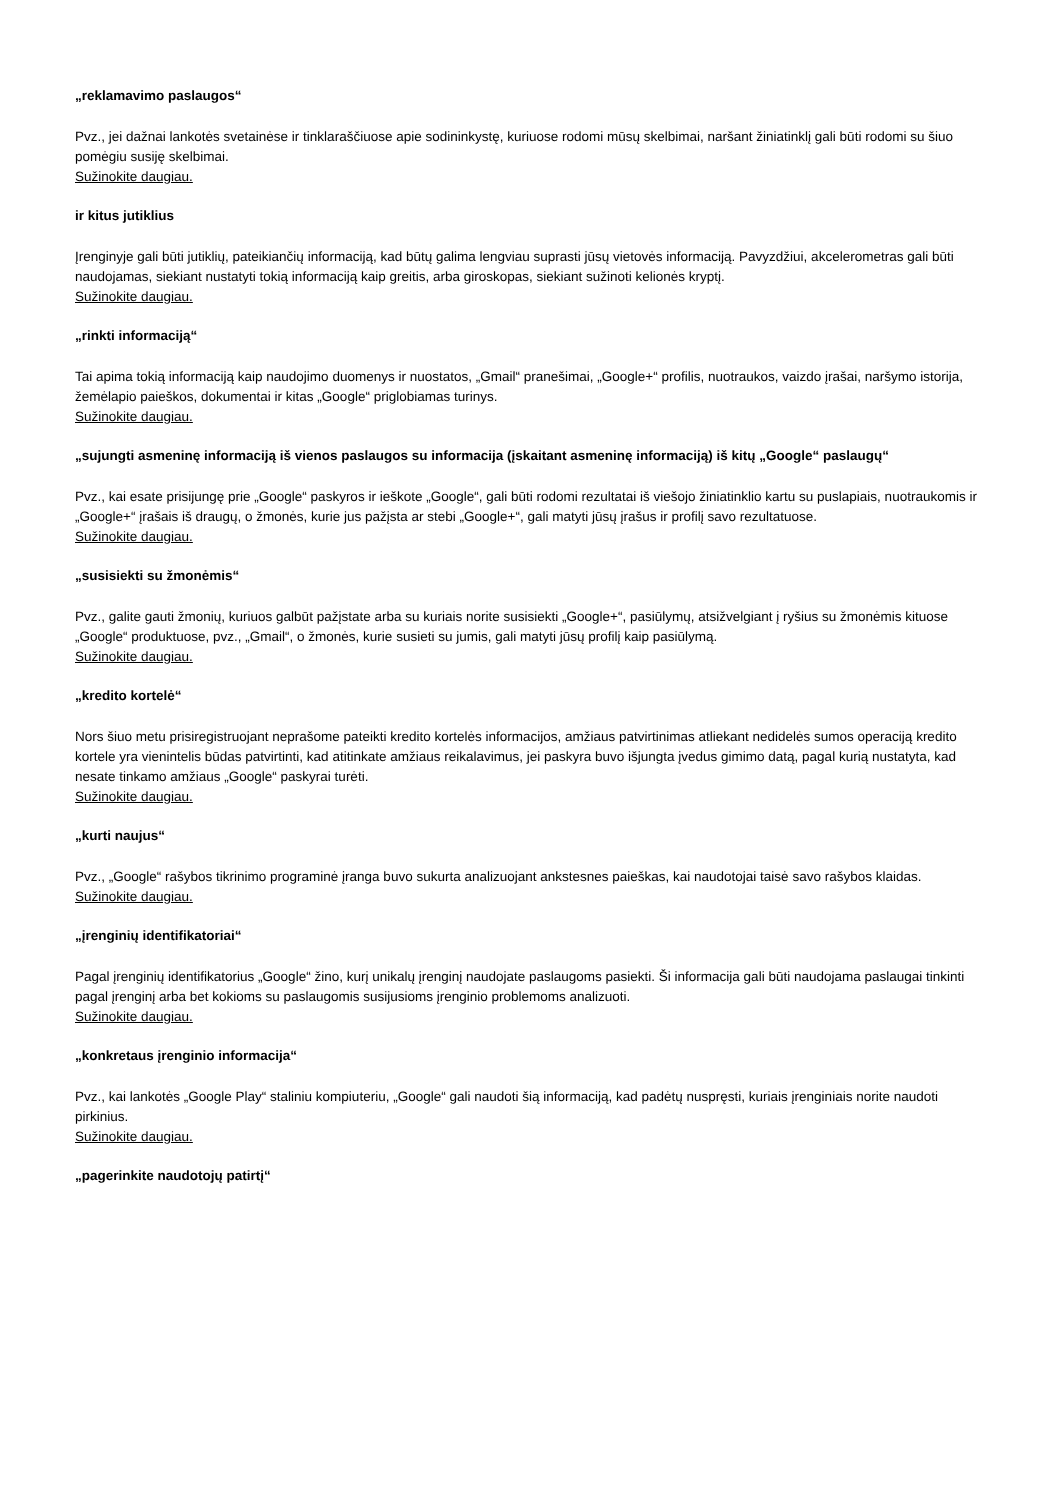„reklamavimo paslaugos“
Pvz., jei dažnai lankotės svetainėse ir tinklaraščiuose apie sodininkystę, kuriuose rodomi mūsų skelbimai, naršant žiniatinklį gali būti rodomi su šiuo pomėgiu susiję skelbimai.
Sužinokite daugiau.
ir kitus jutiklius
Įrenginyje gali būti jutiklių, pateikiančių informaciją, kad būtų galima lengviau suprasti jūsų vietovės informaciją. Pavyzdžiui, akcelerometras gali būti naudojamas, siekiant nustatyti tokią informaciją kaip greitis, arba giroskopas, siekiant sužinoti kelionės kryptį.
Sužinokite daugiau.
„rinkti informaciją“
Tai apima tokią informaciją kaip naudojimo duomenys ir nuostatos, „Gmail“ pranešimai, „Google+“ profilis, nuotraukos, vaizdo įrašai, naršymo istorija, žemėlapio paieškos, dokumentai ir kitas „Google“ priglobiamas turinys.
Sužinokite daugiau.
„sujungti asmeninę informaciją iš vienos paslaugos su informacija (įskaitant asmeninę informaciją) iš kitų „Google“ paslaugų“
Pvz., kai esate prisijungę prie „Google“ paskyros ir ieškote „Google“, gali būti rodomi rezultatai iš viešojo žiniatinklio kartu su puslapiais, nuotraukomis ir „Google+“ įrašais iš draugų, o žmonės, kurie jus pažįsta ar stebi „Google+“, gali matyti jūsų įrašus ir profilį savo rezultatuose.
Sužinokite daugiau.
„susisiekti su žmonėmis“
Pvz., galite gauti žmonių, kuriuos galbūt pažįstate arba su kuriais norite susisiekti „Google+“, pasiūlymų, atsižvelgiant į ryšius su žmonėmis kituose „Google“ produktuose, pvz., „Gmail“, o žmonės, kurie susieti su jumis, gali matyti jūsų profilį kaip pasiūlymą.
Sužinokite daugiau.
„kredito kortelė“
Nors šiuo metu prisiregistruojant neprašome pateikti kredito kortelės informacijos, amžiaus patvirtinimas atliekant nedidelės sumos operaciją kredito kortele yra vienintelis būdas patvirtinti, kad atitinkate amžiaus reikalavimus, jei paskyra buvo išjungta įvedus gimimo datą, pagal kurią nustatyta, kad nesate tinkamo amžiaus „Google“ paskyrai turėti.
Sužinokite daugiau.
„kurti naujus“
Pvz., „Google“ rašybos tikrinimo programinė įranga buvo sukurta analizuojant ankstesnes paieškas, kai naudotojai taisė savo rašybos klaidas.
Sužinokite daugiau.
„įrenginių identifikatoriai“
Pagal įrenginių identifikatorius „Google“ žino, kurį unikalų įrenginį naudojate paslaugoms pasiekti. Ši informacija gali būti naudojama paslaugai tinkinti pagal įrenginį arba bet kokioms su paslaugomis susijusioms įrenginio problemoms analizuoti.
Sužinokite daugiau.
„konkretaus įrenginio informacija“
Pvz., kai lankotės „Google Play“ staliniu kompiuteriu, „Google“ gali naudoti šią informaciją, kad padėtų nuspręsti, kuriais įrenginiais norite naudoti pirkinius.
Sužinokite daugiau.
„pagerinkite naudotojų patirtį“